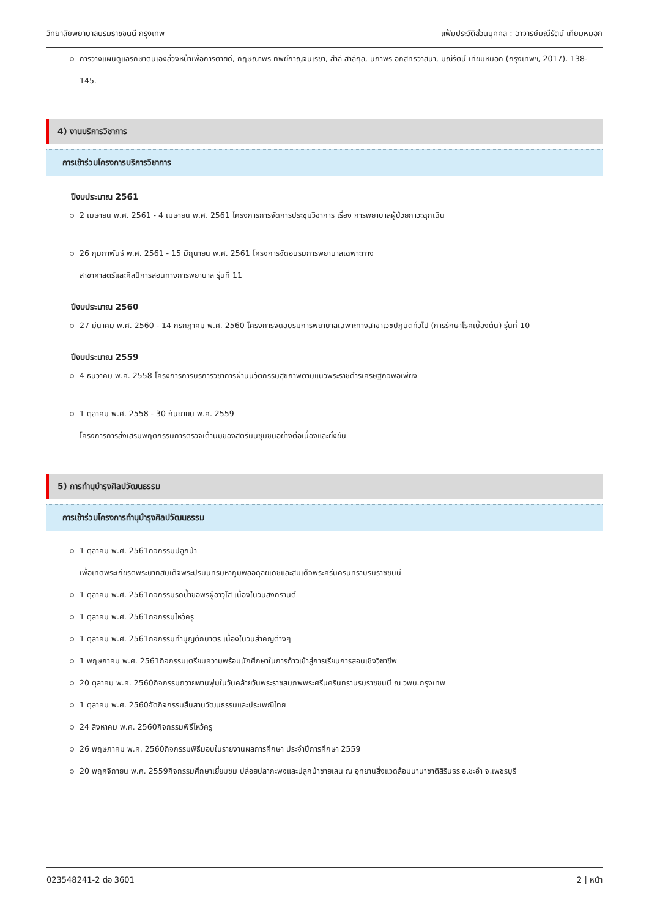วิทยาลัยพยาบาลบรมราชชนนี กรุงเทพ แฟ้มประวัติส่วนบุคคล : อาจารย์มณีรัตน์ เทียมหมอก
การวางแผนดูแลรักษาตนเองล่วงหน้าเพื่อการตายดี, กฤษณาพร ทิพย์กาญจนเรขา, สำลี สาลีกุล, นิภาพร อภิสิทธิวาสนา, มณีรัตน์ เทียมหมอก (กรุงเทพฯ, 2017). 138-145.
4) งานบริการวิชาการ
การเข้าร่วมโครงการบริการวิชาการ
ปีงบประมาณ 2561
2 เมษายน พ.ศ. 2561 - 4 เมษายน พ.ศ. 2561 โครงการการจัดการประชุมวิชาการ เรื่อง การพยาบาลผู้ป่วยภาวะฉุกเฉิน
26 กุมภาพันธ์ พ.ศ. 2561 - 15 มิถุนายน พ.ศ. 2561 โครงการจัดอบรมการพยาบาลเฉพาะทาง
สาขาศาสตร์และศิลป์การสอนทางการพยาบาล รุ่นที่ 11
ปีงบประมาณ 2560
27 มีนาคม พ.ศ. 2560 - 14 กรกฎาคม พ.ศ. 2560 โครงการจัดอบรมการพยาบาลเฉพาะทางสาขาเวชปฏิบัติทั่วไป (การรักษาโรคเบื้องต้น) รุ่นที่ 10
ปีงบประมาณ 2559
4 ธันวาคม พ.ศ. 2558 โครงการการบริการวิชาการผ่านนวัตกรรมสุขภาพตามแนวพระราชดำริเศรษฐกิจพอเพียง
1 ตุลาคม พ.ศ. 2558 - 30 กันยายน พ.ศ. 2559
โครงการการส่งเสริมพฤติกรรมการตรวจเต้านมของสตรีมนชุมชนอย่างต่อเนื่องและยั่งยืน
5) การทำนุบำรุงศิลปวัฒนธรรม
การเข้าร่วมโครงการทำนุบำรุงศิลปวัฒนธรรม
1 ตุลาคม พ.ศ. 2561กิจกรรมปลูกป่า
เพื่อเทิดพระเกียรติพระบาทสมเด็จพระปรมินทรมหาภูมิพลอดุลยเดชและสมเด็จพระศรีนครินทราบรมราชชนนี
1 ตุลาคม พ.ศ. 2561กิจกรรมรดน้ำขอพรผู้อาวุโส เนื่องในวันสงกรานต์
1 ตุลาคม พ.ศ. 2561กิจกรรมไหว้ครู
1 ตุลาคม พ.ศ. 2561กิจกรรมทำบุญตักบาตร เนื่องในวันสำคัญต่างๆ
1 พฤษภาคม พ.ศ. 2561กิจกรรมเตรียมความพร้อมนักศึกษาในการก้าวเข้าสู่การเรียนการสอนเชิงวิชาชีพ
20 ตุลาคม พ.ศ. 2560กิจกรรมถวายพานพุ่มในวันคล้ายวันพระราชสมภพพระศรีนครินทราบรมราชชนนี ณ วพบ.กรุงเทพ
1 ตุลาคม พ.ศ. 2560จัดกิจกรรมสืบสานวัฒนธรรมและประเพณีไทย
24 สิงหาคม พ.ศ. 2560กิจกรรมพิธีไหว้ครู
26 พฤษภาคม พ.ศ. 2560กิจกรรมพิธีมอบใบรายงานผลการศึกษา ประจำปีการศึกษา 2559
20 พฤศจิกายน พ.ศ. 2559กิจกรรมศึกษาเยี่ยมชม ปล่อยปลากะพงและปลูกป่าชายเลน ณ อุทยานสิ่งแวดล้อมนานาชาติสิรินธร อ.ชะอำ จ.เพชรบุรี
023548241-2 ต่อ 3601 2 | หน้า